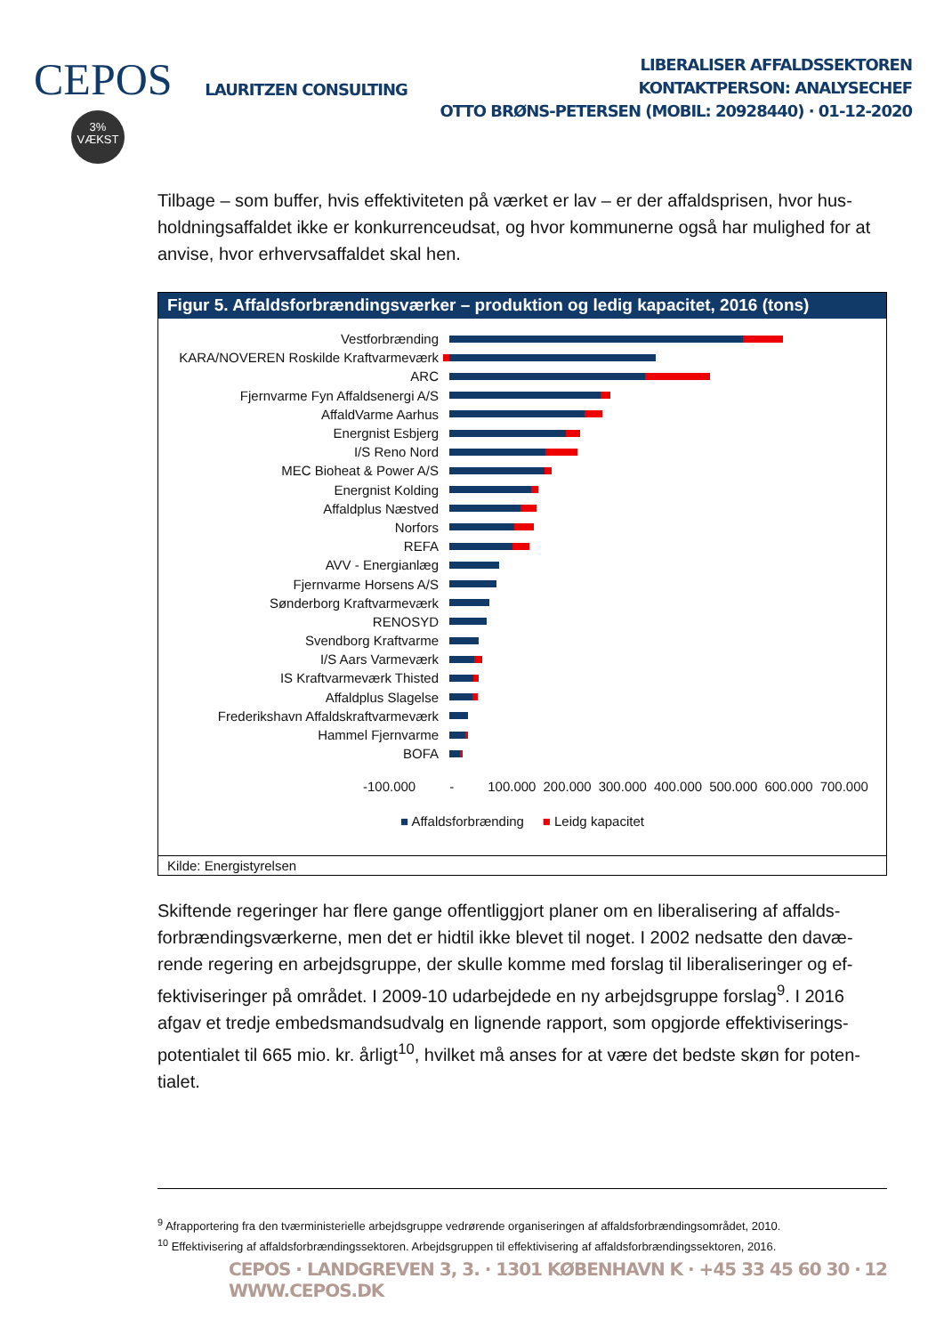CEPOS
3%
VÆKST
LAURITZEN CONSULTING
LIBERALISER AFFALDSSEKTOREN
KONTAKTPERSON: ANALYSECHEF
OTTO BRØNS-PETERSEN (MOBIL: 20928440) · 01-12-2020
Tilbage – som buffer, hvis effektiviteten på værket er lav – er der affaldsprisen, hvor hus­holdningsaffaldet ikke er konkurrenceudsat, og hvor kommunerne også har mulighed for at anvise, hvor erhvervsaffaldet skal hen.
Figur 5. Affaldsforbrændingsværker – produktion og ledig kapacitet, 2016 (tons)
Vestforbrænding
KARA/NOVEREN Roskilde Kraftvarmeværk
ARC
Fjernvarme Fyn Affaldsenergi A/S
AffaldVarme Aarhus
Energnist Esbjerg
I/S Reno Nord
MEC Bioheat & Power A/S
Energnist Kolding
Affaldplus Næstved
Norfors
REFA
AVV - Energianlæg
Fjernvarme Horsens A/S
Sønderborg Kraftvarmeværk
RENOSYD
Svendborg Kraftvarme
I/S Aars Varmeværk
IS Kraftvarmeværk Thisted
Affaldplus Slagelse
Frederikshavn Affaldskraftvarmeværk
Hammel Fjernvarme
BOFA
-100.000 - 100.000 200.000 300.000 400.000 500.000 600.000 700.000
■ Affaldsforbrænding ■ Leidg kapacitet
Kilde: Energistyrelsen
Skiftende regeringer har flere gange offentliggjort planer om en liberalisering af affalds­forbrændingsværkerne, men det er hidtil ikke blevet til noget. I 2002 nedsatte den davæ­rende regering en arbejdsgruppe, der skulle komme med forslag til liberaliseringer og ef­fektiviseringer på området. I 2009-10 udarbejdede en ny arbejdsgruppe forslag<sup>9</sup>. I 2016 afgav et tredje embedsmandsudvalg en lignende rapport, som opgjorde effektiviserings­potentialet til 665 mio. kr. årligt<sup>10</sup>, hvilket må anses for at være det bedste skøn for poten­tialet.
<sup>9</sup> Afrapportering fra den tværministerielle arbejdsgruppe vedrørende organiseringen af affaldsforbrændingsområdet, 2010.
<sup>10</sup> Effektivisering af affaldsforbrændingssektoren. Arbejdsgruppen til effektivisering af affaldsforbrændingssektoren, 2016.
CEPOS · LANDGREVEN 3, 3. · 1301 KØBENHAVN K · +45 33 45 60 30 · WWW.CEPOS.DK 12